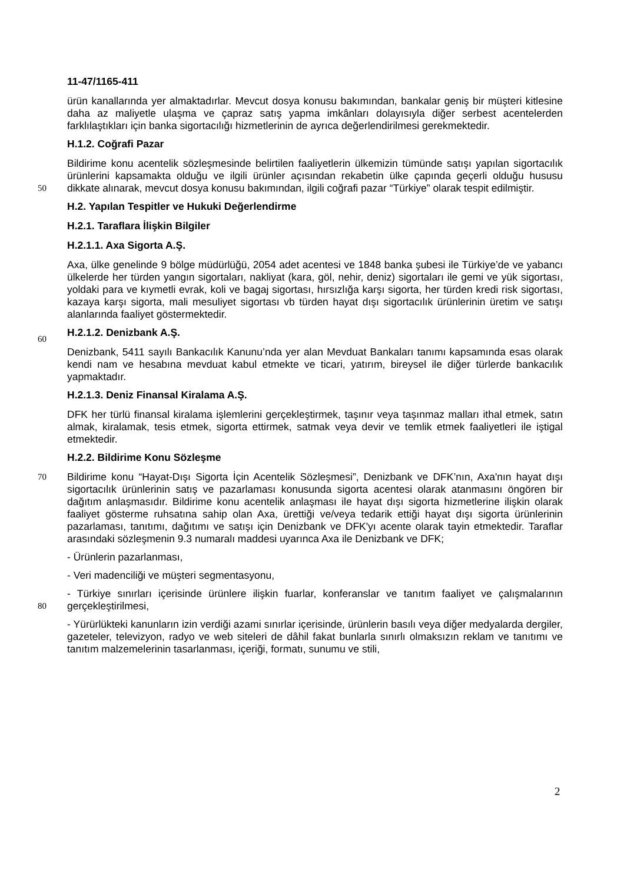11-47/1165-411
ürün kanallarında yer almaktadırlar. Mevcut dosya konusu bakımından, bankalar geniş bir müşteri kitlesine daha az maliyetle ulaşma ve çapraz satış yapma imkânları dolayısıyla diğer serbest acentelerden farklılaştıkları için banka sigortacılığı hizmetlerinin de ayrıca değerlendirilmesi gerekmektedir.
H.1.2. Coğrafi Pazar
Bildirime konu acentelik sözleşmesinde belirtilen faaliyetlerin ülkemizin tümünde satışı yapılan sigortacılık ürünlerini kapsamakta olduğu ve ilgili ürünler açısından rekabetin ülke
50
çapında geçerli olduğu hususu dikkate alınarak, mevcut dosya konusu bakımından, ilgili coğrafi pazar “Türkiye” olarak tespit edilmiştir.
H.2. Yapılan Tespitler ve Hukuki Değerlendirme
H.2.1. Taraflara İlişkin Bilgiler
H.2.1.1. Axa Sigorta A.Ş.
Axa, ülke genelinde 9 bölge müdürlüğü, 2054 adet acentesi ve 1848 banka şubesi ile Türkiye’de ve yabancı ülkelerde her türden yangın sigortaları, nakliyat (kara, göl, nehir, deniz) sigortaları ile gemi ve yük sigortası, yoldaki para ve kıymetli evrak, koli ve bagaj sigortası, hırsızlığa karşı sigorta, her türden kredi risk sigortası, kazaya karşı sigorta, mali mesuliyet sigortası vb türden hayat dışı sigortacılık ürünlerinin üretim ve satışı alanlarında
60
faaliyet göstermektedir.
H.2.1.2. Denizbank A.Ş.
Denizbank, 5411 sayılı Bankacılık Kanunu’nda yer alan Mevduat Bankaları tanımı kapsamında esas olarak kendi nam ve hesabına mevduat kabul etmekte ve ticari, yatırım, bireysel ile diğer türlerde bankacılık yapmaktadır.
H.2.1.3. Deniz Finansal Kiralama A.Ş.
DFK her türlü finansal kiralama işlemlerini gerçekleştirmek, taşınır veya taşınmaz malları ithal etmek, satın almak, kiralamak, tesis etmek, sigorta ettirmek, satmak veya devir ve temlik etmek faaliyetleri ile iştigal etmektedir.
H.2.2. Bildirime Konu Sözleşme
70 Bildirime konu “Hayat-Dışı Sigorta İçin Acentelik Sözleşmesi”, Denizbank ve DFK’nın, Axa'nın hayat dışı sigortacılık ürünlerinin satış ve pazarlaması konusunda sigorta acentesi olarak atanmasını öngören bir dağıtım anlaşmasıdır. Bildirime konu acentelik anlaşması ile hayat dışı sigorta hizmetlerine ilişkin olarak faaliyet gösterme ruhsatına sahip olan Axa, ürettiği ve/veya tedarik ettiği hayat dışı sigorta ürünlerinin pazarlaması, tanıtımı, dağıtımı ve satışı için Denizbank ve DFK'yı acente olarak tayin etmektedir. Taraflar arasındaki sözleşmenin 9.3 numaralı maddesi uyarınca Axa ile Denizbank ve DFK;
- Ürünlerin pazarlanması,
- Veri madenciliği ve müşteri segmentasyonu,
- Türkiye sınırları içerisinde ürünlere ilişkin fuarlar, konferanslar ve tanıtım faaliyet ve
80
çalışmalarının gerçekleştirilmesi,
- Yürürlükteki kanunların izin verdiği azami sınırlar içerisinde, ürünlerin basılı veya diğer medyalarda dergiler, gazeteler, televizyon, radyo ve web siteleri de dâhil fakat bunlarla sınırlı olmaksızın reklam ve tanıtımı ve tanıtım malzemelerinin tasarlanması, içeriği, formatı, sunumu ve stili,
2